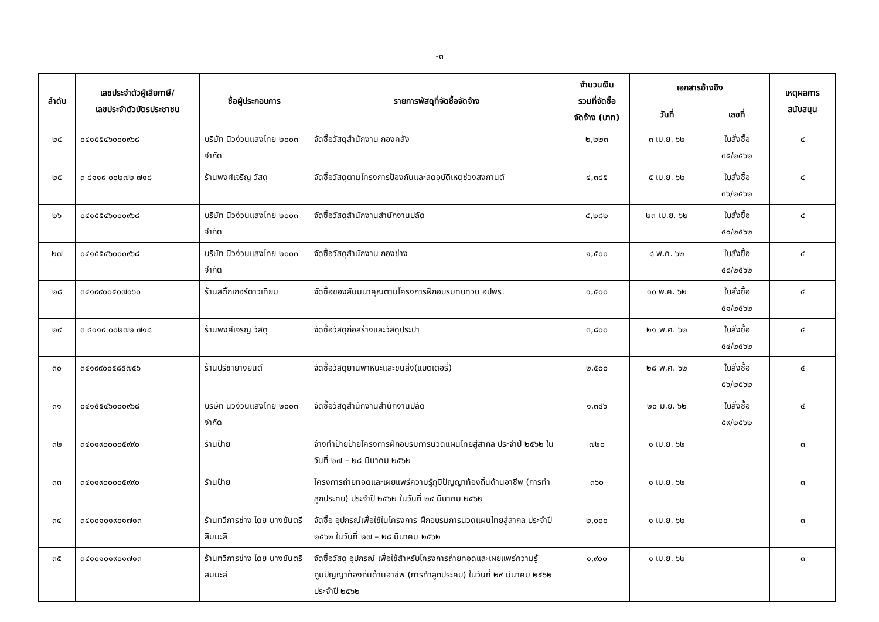-๓
| ลำดับ | เลขประจำตัวผู้เสียภาษี/ เลขประจำตัวบัตรประชาชน | ชื่อผู้ประกอบการ | รายการพัสดุที่จัดซื้อจัดจ้าง | จำนวนเงิน รวมที่จัดซื้อ จัดจ้าง (บาท) | เอกสารอ้างอิง | | เหตุผลการ สนับสนุน |
| --- | --- | --- | --- | --- | --- | --- | --- |
| | | | | | วันที่ | เลขที่ | |
| ๒๔ | ๐๔๑๕๕๔๖๐๐๐๙๖๘ | บริษัท นิวง่วนแสงไทย ๒๐๐๓ จำกัด | จัดซื้อวัสดุสำนักงาน กองคลัง | ๒,๒๒๓ | ๓ เม.ย. ๖๒ | ใบสั่งซื้อ ๓๕/๒๕๖๒ | ๔ |
| ๒๕ | ๓ ๔๑๑๙ ๐๐๒๗๒ ๗๑๘ | ร้านพงศ์เจริญ วัสดุ | จัดซื้อวัสดุตามโครงการป้องกันและลดอุบัติเหตุช่วงสงกานต์ | ๔,๓๔๕ | ๕ เม.ย. ๖๒ | ใบสั่งซื้อ ๓๖/๒๕๖๒ | ๔ |
| ๒๖ | ๐๔๑๕๕๔๖๐๐๐๙๖๘ | บริษัท นิวง่วนแสงไทย ๒๐๐๓ จำกัด | จัดซื้อวัสดุสำนักงานสำนักงานปลัด | ๔,๒๘๒ | ๒๓ เม.ย. ๖๒ | ใบสั่งซื้อ ๔๑/๒๕๖๒ | ๔ |
| ๒๗ | ๐๔๑๕๕๔๖๐๐๐๙๖๘ | บริษัท นิวง่วนแสงไทย ๒๐๐๓ จำกัด | จัดซื้อวัสดุสำนักงาน กองช่าง | ๑,๕๐๐ | ๘ พ.ค. ๖๒ | ใบสั่งซื้อ ๔๘/๒๕๖๒ | ๔ |
| ๒๘ | ๓๔๑๙๙๐๐๕๐๗๑๖๐ | ร้านสติ๊กเกอร์ดาวเทียม | จัดซื้อของสัมมนาคุณตามโครงการฝึกอบรมทบทวน อปพร. | ๑,๕๐๐ | ๑๐ พ.ค. ๖๒ | ใบสั่งซื้อ ๕๑/๒๕๖๒ | ๔ |
| ๒๙ | ๓ ๔๑๑๙ ๐๐๒๗๒ ๗๑๘ | ร้านพงศ์เจริญ วัสดุ | จัดซื้อวัสดุก่อสร้างและวัสดุประปา | ๓,๘๐๐ | ๒๑ พ.ค. ๖๒ | ใบสั่งซื้อ ๕๔/๒๕๖๒ | ๔ |
| ๓๐ | ๓๔๑๙๙๐๐๕๘๕๗๕๖ | ร้านปรีชายางยนต์ | จัดซื้อวัสดุยานพาหนะและขนส่ง(แบตเตอรี่) | ๒,๕๐๐ | ๒๘ พ.ค. ๖๒ | ใบสั่งซื้อ ๕๖/๒๕๖๒ | ๔ |
| ๓๑ | ๐๔๑๕๕๔๖๐๐๐๙๖๘ | บริษัท นิวง่วนแสงไทย ๒๐๐๓ จำกัด | จัดซื้อวัสดุสำนักงานสำนักงานปลัด | ๑,๓๔๖ | ๒๐ มิ.ย. ๖๒ | ใบสั่งซื้อ ๕๙/๒๕๖๒ | ๔ |
| ๓๒ | ๓๔๑๑๙๐๐๐๐๕๙๙๐ | ร้านป้าย | จ้างทำป้ายป้ายโครงการฝึกอบรมการนวดแผนไทยสู่สากล ประจำปี ๒๕๖๒ ในวันที่ ๒๗ – ๒๘ มีนาคม ๒๕๖๒ | ๗๒๐ | ๑ เม.ย. ๖๒ | | ๓ |
| ๓๓ | ๓๔๑๑๙๐๐๐๐๕๙๙๐ | ร้านป้าย | โครงการถ่ายทอดและเผยแพร่ความรู้ภูมิปัญญาท้องถิ่นด้านอาชีพ (การทำลูกประคบ) ประจำปี ๒๕๖๒ ในวันที่ ๒๙ มีนาคม ๒๕๖๒ | ๓๖๐ | ๑ เม.ย. ๖๒ | | ๓ |
| ๓๔ | ๓๔๑๐๑๐๑๙๐๑๗๑๓ | ร้านทวีการช่าง โดย นางขันตรี สิมมะลี | จัดซื้อ อุปกรณ์เพื่อใช้ในโครงการ ฝึกอบรมการนวดแผนไทยสู่สากล ประจำปี ๒๕๖๒ ในวันที่ ๒๗ – ๒๘ มีนาคม ๒๕๖๒ | ๒,๐๐๐ | ๑ เม.ย. ๖๒ | | ๓ |
| ๓๕ | ๓๔๑๐๑๐๑๙๐๑๗๑๓ | ร้านทวีการช่าง โดย นางขันตรี สิมมะลี | จัดซื้อวัสดุ อุปกรณ์ เพื่อใช้สำหรับโครงการถ่ายทอดและเผยแพร่ความรู้ภูมิปัญญาท้องถิ่นด้านอาชีพ (การทำลูกประคบ) ในวันที่ ๒๙ มีนาคม ๒๕๖๒ ประจำปี ๒๕๖๒ | ๑,๙๐๐ | ๑ เม.ย. ๖๒ | | ๓ |